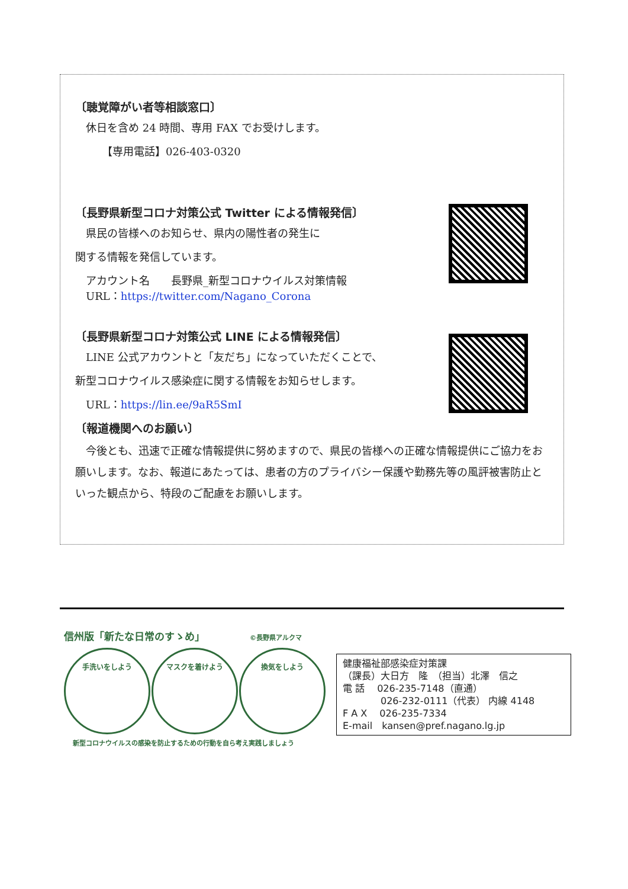〔聴覚障がい者等相談窓口〕
　休日を含め 24 時間、専用 FAX でお受けします。
　　　【専用電話】026-403-0320
〔長野県新型コロナ対策公式 Twitter による情報発信〕
　県民の皆様へのお知らせ、県内の陽性者の発生に
関する情報を発信しています。
　アカウント名　　長野県_新型コロナウイルス対策情報
　URL：https://twitter.com/Nagano_Corona
〔長野県新型コロナ対策公式 LINE による情報発信〕
　LINE 公式アカウントと「友だち」になっていただくことで、
新型コロナウイルス感染症に関する情報をお知らせします。
　URL：https://lin.ee/9aR5SmI
〔報道機関へのお願い〕
　今後とも、迅速で正確な情報提供に努めますので、県民の皆様への正確な情報提供にご協力をお願いします。なお、報道にあたっては、患者の方のプライバシー保護や勤務先等の風評被害防止といった観点から、特段のご配慮をお願いします。
信州版「新たな日常のすゝめ」 ©長野県アルクマ
手洗いをしよう マスクを着けよう 換気をしよう
新型コロナウイルスの感染を防止するための行動を自ら考え実践しましょう
健康福祉部感染症対策課
（課長）大日方　隆　（担当）北澤　信之
電 話　 026-235-7148（直通）
　　　　026-232-0111（代表） 内線 4148
F A X　 026-235-7334
E-mail　kansen@pref.nagano.lg.jp